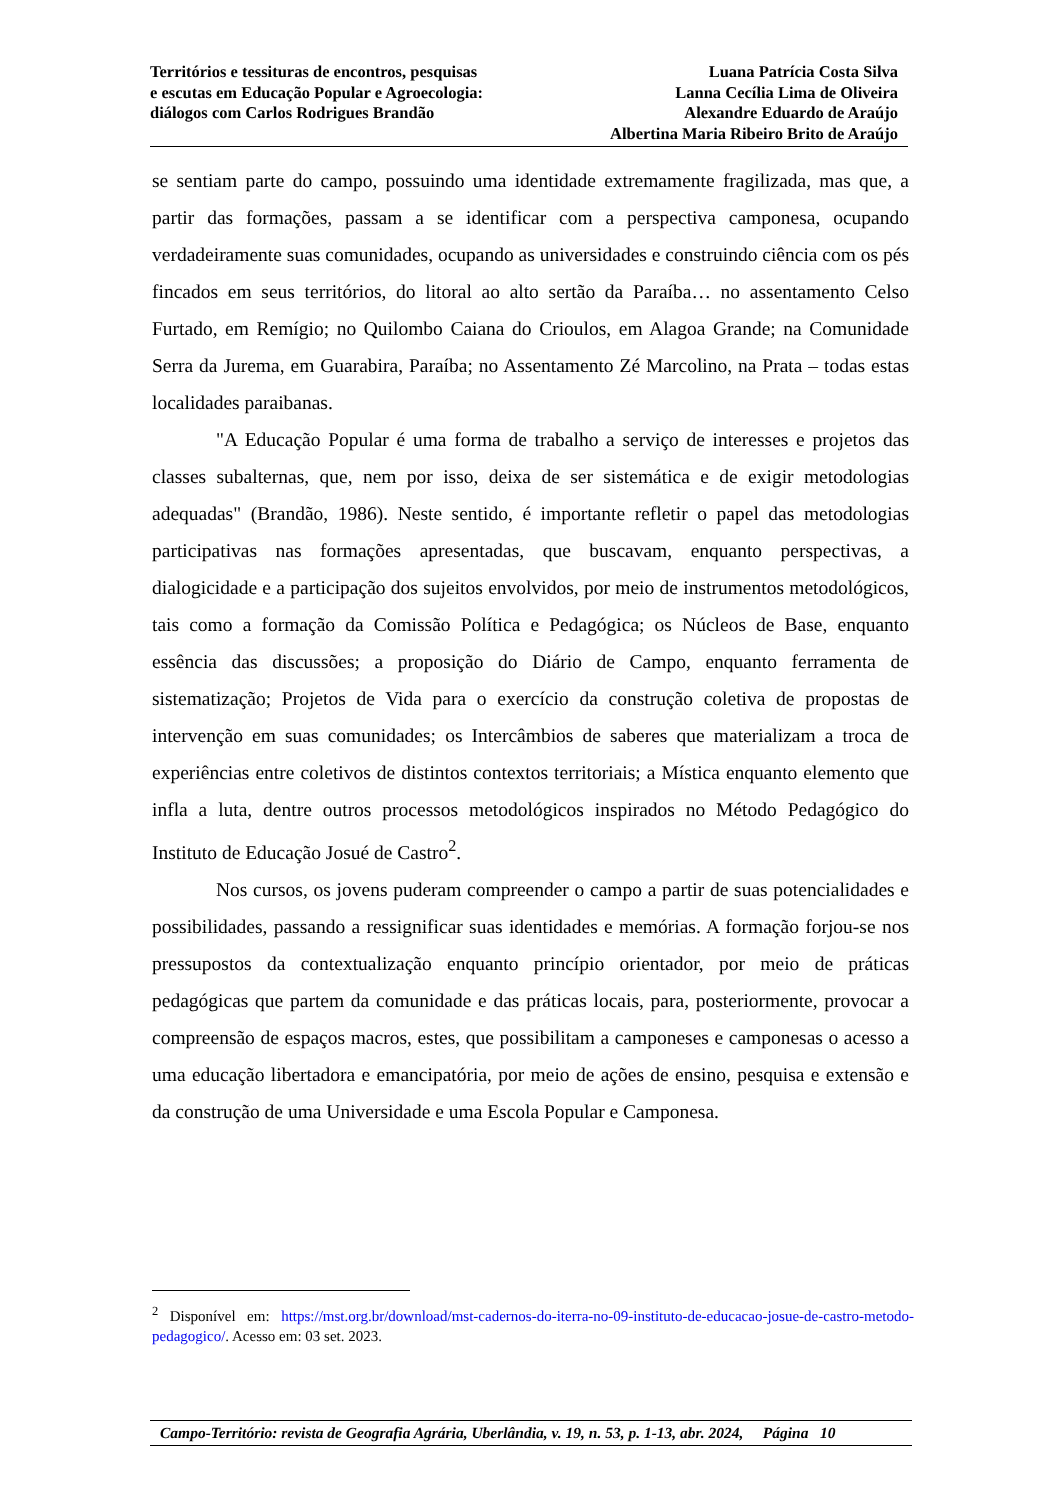Territórios e tessituras de encontros, pesquisas
e escutas em Educação Popular e Agroecologia:
diálogos com Carlos Rodrigues Brandão
Luana Patrícia Costa Silva
Lanna Cecília Lima de Oliveira
Alexandre Eduardo de Araújo
Albertina Maria Ribeiro Brito de Araújo
se sentiam parte do campo, possuindo uma identidade extremamente fragilizada, mas que, a partir das formações, passam a se identificar com a perspectiva camponesa, ocupando verdadeiramente suas comunidades, ocupando as universidades e construindo ciência com os pés fincados em seus territórios, do litoral ao alto sertão da Paraíba… no assentamento Celso Furtado, em Remígio; no Quilombo Caiana do Crioulos, em Alagoa Grande; na Comunidade Serra da Jurema, em Guarabira, Paraíba; no Assentamento Zé Marcolino, na Prata – todas estas localidades paraibanas.
"A Educação Popular é uma forma de trabalho a serviço de interesses e projetos das classes subalternas, que, nem por isso, deixa de ser sistemática e de exigir metodologias adequadas" (Brandão, 1986). Neste sentido, é importante refletir o papel das metodologias participativas nas formações apresentadas, que buscavam, enquanto perspectivas, a dialogicidade e a participação dos sujeitos envolvidos, por meio de instrumentos metodológicos, tais como a formação da Comissão Política e Pedagógica; os Núcleos de Base, enquanto essência das discussões; a proposição do Diário de Campo, enquanto ferramenta de sistematização; Projetos de Vida para o exercício da construção coletiva de propostas de intervenção em suas comunidades; os Intercâmbios de saberes que materializam a troca de experiências entre coletivos de distintos contextos territoriais; a Mística enquanto elemento que infla a luta, dentre outros processos metodológicos inspirados no Método Pedagógico do Instituto de Educação Josué de Castro<sup>2</sup>.
Nos cursos, os jovens puderam compreender o campo a partir de suas potencialidades e possibilidades, passando a ressignificar suas identidades e memórias. A formação forjou-se nos pressupostos da contextualização enquanto princípio orientador, por meio de práticas pedagógicas que partem da comunidade e das práticas locais, para, posteriormente, provocar a compreensão de espaços macros, estes, que possibilitam a camponeses e camponesas o acesso a uma educação libertadora e emancipatória, por meio de ações de ensino, pesquisa e extensão e da construção de uma Universidade e uma Escola Popular e Camponesa.
<sup>2</sup> Disponível em: https://mst.org.br/download/mst-cadernos-do-iterra-no-09-instituto-de-educacao-josue-de-castro-metodo-pedagogico/. Acesso em: 03 set. 2023.
Campo-Território: revista de Geografia Agrária, Uberlândia, v. 19, n. 53, p. 1-13, abr. 2024, Página 10